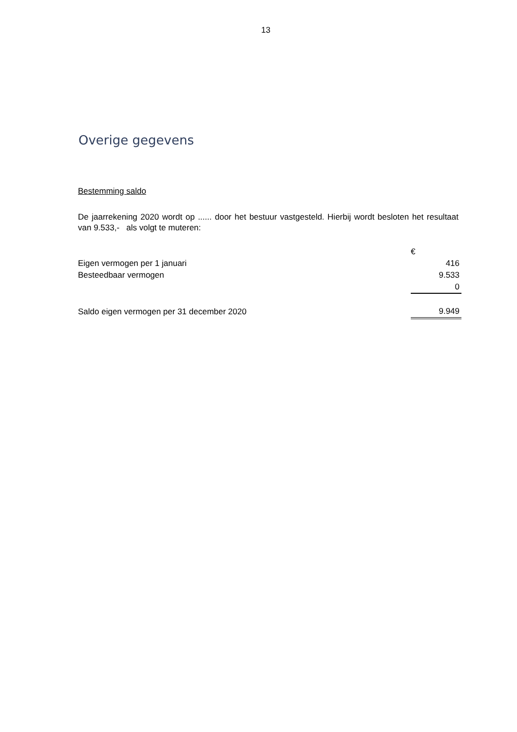13
Overige gegevens
Bestemming saldo
De jaarrekening 2020 wordt op ...... door het bestuur vastgesteld. Hierbij wordt besloten het resultaat van 9.533,- als volgt te muteren:
| | € |
| Eigen vermogen per 1 januari | 416 |
| Besteedbaar vermogen | 9.533 |
| | 0 |
| Saldo eigen vermogen per 31 december 2020 | 9.949 |